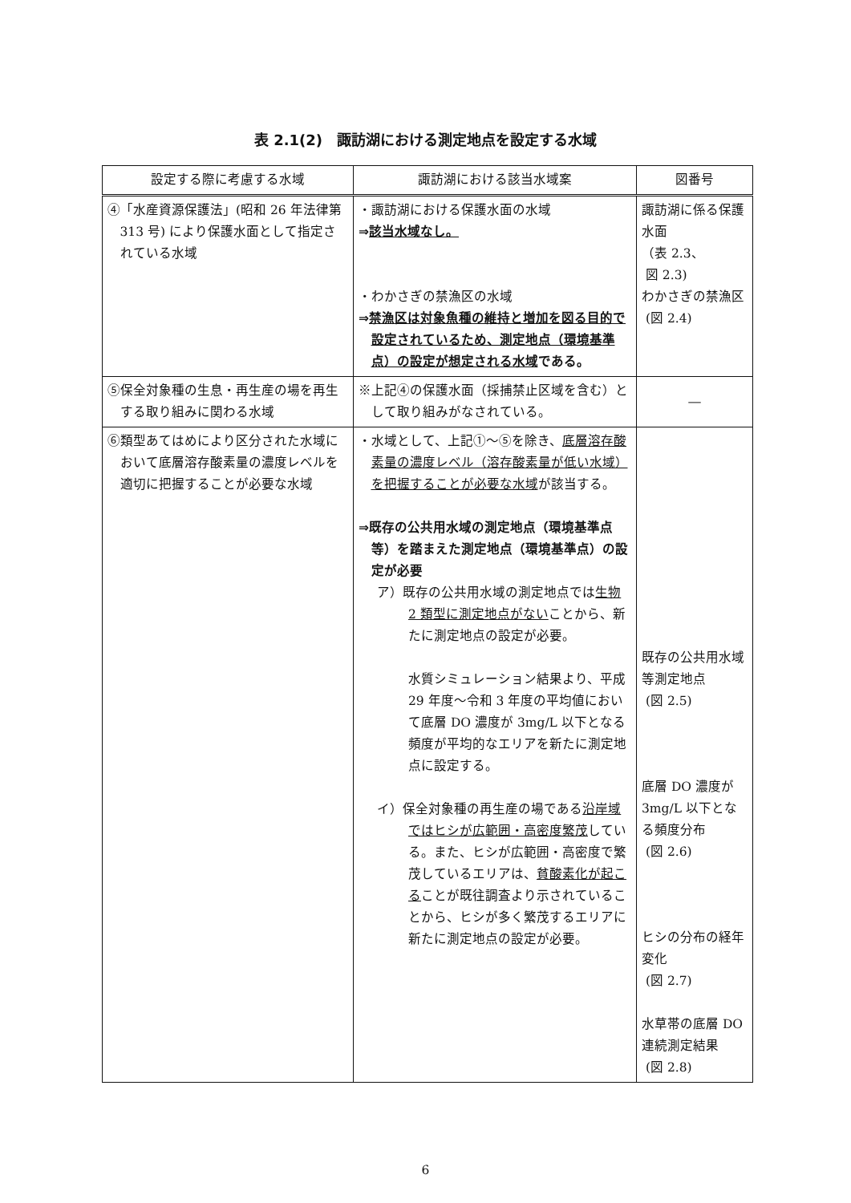表 2.1(2)　諏訪湖における測定地点を設定する水域
| 設定する際に考慮する水域 | 諏訪湖における該当水域案 | 図番号 |
| --- | --- | --- |
| ④「水産資源保護法」(昭和 26 年法律第 313 号) により保護水面として指定されている水域 | ・諏訪湖における保護水面の水域 ⇒ 該当水域なし。 ・わかさぎの禁漁区の水域 ⇒ 禁漁区は対象魚種の維持と増加を図る目的で設定されているため、測定地点（環境基準点）の設定が想定される水域 である。 | 諏訪湖に係る保護水面 （表 2.3、 図 2.3) わかさぎの禁漁区 (図 2.4) |
| ⑤保全対象種の生息・再生産の場を再生する取り組みに関わる水域 | ※上記④の保護水面（採捕禁止区域を含む）として取り組みがなされている。 | ― |
| ⑥類型あてはめにより区分された水域において底層溶存酸素量の濃度レベルを適切に把握することが必要な水域 | ・水域として、上記①～⑤を除き、 底層溶存酸素量の濃度レベル（溶存酸素量が低い水域）を把握することが必要な水域 が該当する。 ⇒既存の公共用水域の測定地点（環境基準点等）を踏まえた測定地点（環境基準点）の設定が必要 ア）既存の公共用水域の測定地点では 生物 2 類型に測定地点がない ことから、新たに測定地点の設定が必要。 水質シミュレーション結果より、平成 29 年度～令和 3 年度の平均値において底層 DO 濃度が 3mg/L 以下となる頻度が平均的なエリアを新たに測定地点に設定する。 イ）保全対象種の再生産の場である 沿岸域ではヒシが広範囲・高密度繁茂 している。また、ヒシが広範囲・高密度で繁茂しているエリアは、 貧酸素化が起こる ことが既往調査より示されていることから、ヒシが多く繁茂するエリアに新たに測定地点の設定が必要。 | 既存の公共用水域等測定地点 (図 2.5) 底層 DO 濃度が 3mg/L 以下となる頻度分布 (図 2.6) ヒシの分布の経年変化 (図 2.7) 水草帯の底層 DO 連続測定結果 (図 2.8) |
6